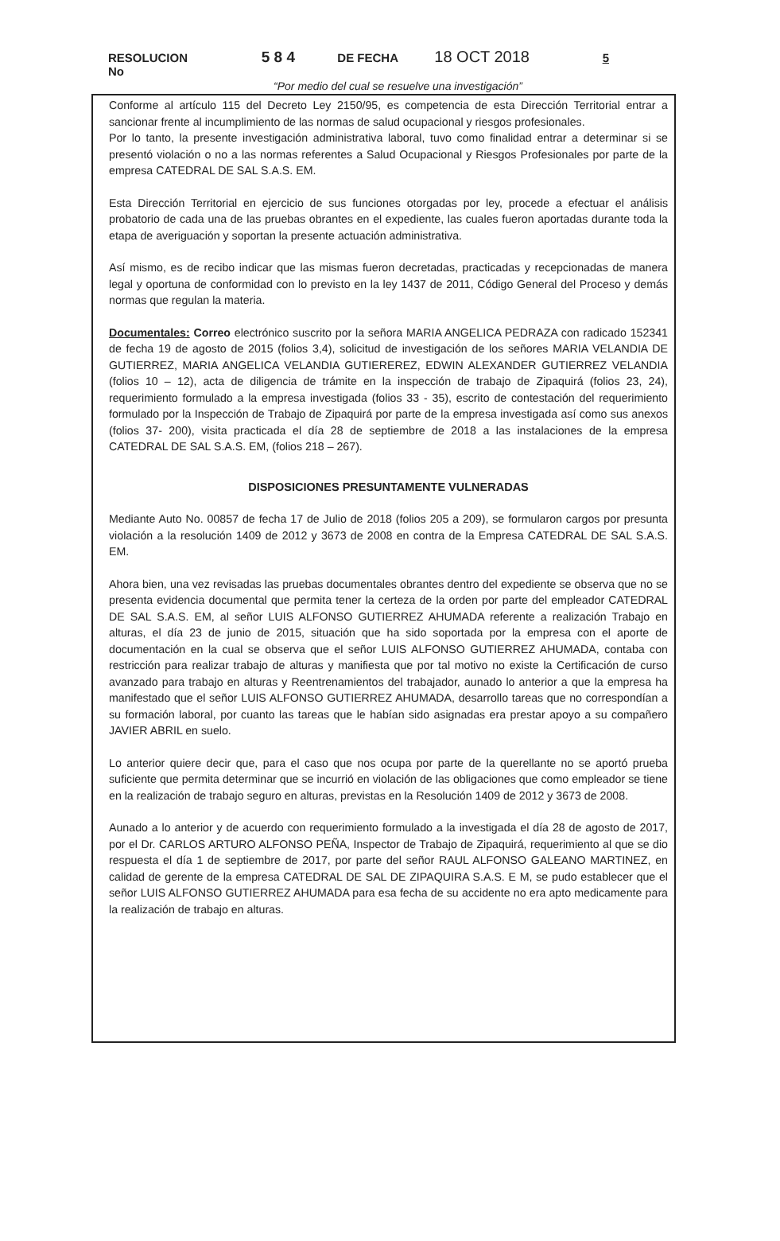RESOLUCION No 5 8 4 DE FECHA 18 OCT 2018 5
“Por medio del cual se resuelve una investigación”
Conforme al artículo 115 del Decreto Ley 2150/95, es competencia de esta Dirección Territorial entrar a sancionar frente al incumplimiento de las normas de salud ocupacional y riesgos profesionales.
Por lo tanto, la presente investigación administrativa laboral, tuvo como finalidad entrar a determinar si se presentó violación o no a las normas referentes a Salud Ocupacional y Riesgos Profesionales por parte de la empresa CATEDRAL DE SAL S.A.S. EM.
Esta Dirección Territorial en ejercicio de sus funciones otorgadas por ley, procede a efectuar el análisis probatorio de cada una de las pruebas obrantes en el expediente, las cuales fueron aportadas durante toda la etapa de averiguación y soportan la presente actuación administrativa.
Así mismo, es de recibo indicar que las mismas fueron decretadas, practicadas y recepcionadas de manera legal y oportuna de conformidad con lo previsto en la ley 1437 de 2011, Código General del Proceso y demás normas que regulan la materia.
Documentales: Correo electrónico suscrito por la señora MARIA ANGELICA PEDRAZA con radicado 152341 de fecha 19 de agosto de 2015 (folios 3,4), solicitud de investigación de los señores MARIA VELANDIA DE GUTIERREZ, MARIA ANGELICA VELANDIA GUTIEREREZ, EDWIN ALEXANDER GUTIERREZ VELANDIA (folios 10 – 12), acta de diligencia de trámite en la inspección de trabajo de Zipaquirá (folios 23, 24), requerimiento formulado a la empresa investigada (folios 33 - 35), escrito de contestación del requerimiento formulado por la Inspección de Trabajo de Zipaquirá por parte de la empresa investigada así como sus anexos (folios 37- 200), visita practicada el día 28 de septiembre de 2018 a las instalaciones de la empresa CATEDRAL DE SAL S.A.S. EM, (folios 218 – 267).
DISPOSICIONES PRESUNTAMENTE VULNERADAS
Mediante Auto No. 00857 de fecha 17 de Julio de 2018 (folios 205 a 209), se formularon cargos por presunta violación a la resolución 1409 de 2012 y 3673 de 2008 en contra de la Empresa CATEDRAL DE SAL S.A.S. EM.
Ahora bien, una vez revisadas las pruebas documentales obrantes dentro del expediente se observa que no se presenta evidencia documental que permita tener la certeza de la orden por parte del empleador CATEDRAL DE SAL S.A.S. EM, al señor LUIS ALFONSO GUTIERREZ AHUMADA referente a realización Trabajo en alturas, el día 23 de junio de 2015, situación que ha sido soportada por la empresa con el aporte de documentación en la cual se observa que el señor LUIS ALFONSO GUTIERREZ AHUMADA, contaba con restricción para realizar trabajo de alturas y manifiesta que por tal motivo no existe la Certificación de curso avanzado para trabajo en alturas y Reentrenamientos del trabajador, aunado lo anterior a que la empresa ha manifestado que el señor LUIS ALFONSO GUTIERREZ AHUMADA, desarrollo tareas que no correspondían a su formación laboral, por cuanto las tareas que le habían sido asignadas era prestar apoyo a su compañero JAVIER ABRIL en suelo.
Lo anterior quiere decir que, para el caso que nos ocupa por parte de la querellante no se aportó prueba suficiente que permita determinar que se incurrió en violación de las obligaciones que como empleador se tiene en la realización de trabajo seguro en alturas, previstas en la Resolución 1409 de 2012 y 3673 de 2008.
Aunado a lo anterior y de acuerdo con requerimiento formulado a la investigada el día 28 de agosto de 2017, por el Dr. CARLOS ARTURO ALFONSO PEÑA, Inspector de Trabajo de Zipaquirá, requerimiento al que se dio respuesta el día 1 de septiembre de 2017, por parte del señor RAUL ALFONSO GALEANO MARTINEZ, en calidad de gerente de la empresa CATEDRAL DE SAL DE ZIPAQUIRA S.A.S. E M, se pudo establecer que el señor LUIS ALFONSO GUTIERREZ AHUMADA para esa fecha de su accidente no era apto medicamente para la realización de trabajo en alturas.